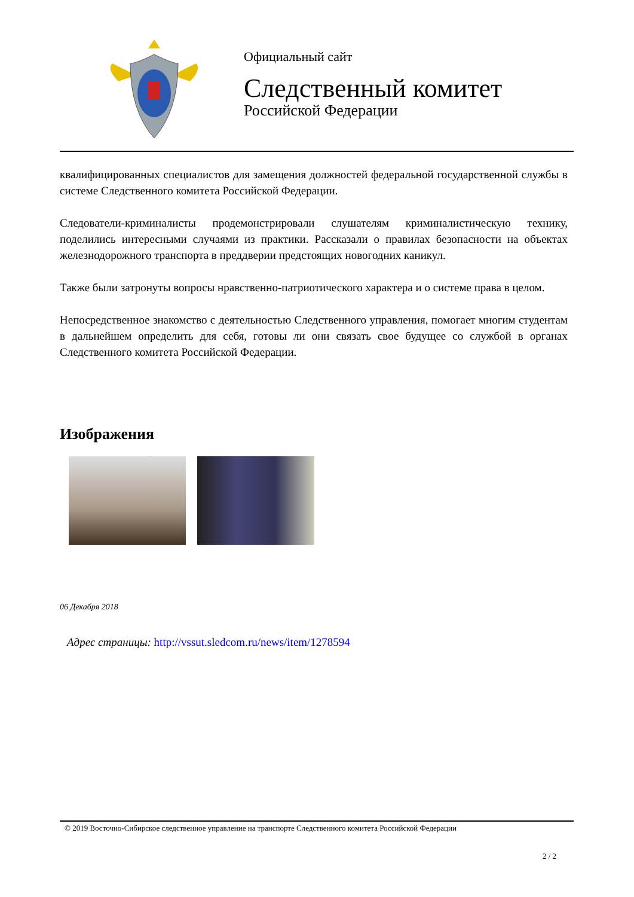Официальный сайт
Следственный комитет
Российской Федерации
квалифицированных специалистов для замещения должностей федеральной государственной службы в системе Следственного комитета Российской Федерации.
Следователи-криминалисты продемонстрировали слушателям криминалистическую технику, поделились интересными случаями из практики. Рассказали о правилах безопасности на объектах железнодорожного транспорта в преддверии предстоящих новогодних каникул.
Также были затронуты вопросы нравственно-патриотического характера и о системе права в целом.
Непосредственное знакомство с деятельностью Следственного управления, помогает многим студентам в дальнейшем определить для себя, готовы ли они связать свое будущее со службой в органах Следственного комитета Российской Федерации.
Изображения
06 Декабря 2018
Адрес страницы: http://vssut.sledcom.ru/news/item/1278594
© 2019 Восточно-Сибирское следственное управление на транспорте Следственного комитета Российской Федерации
2 / 2